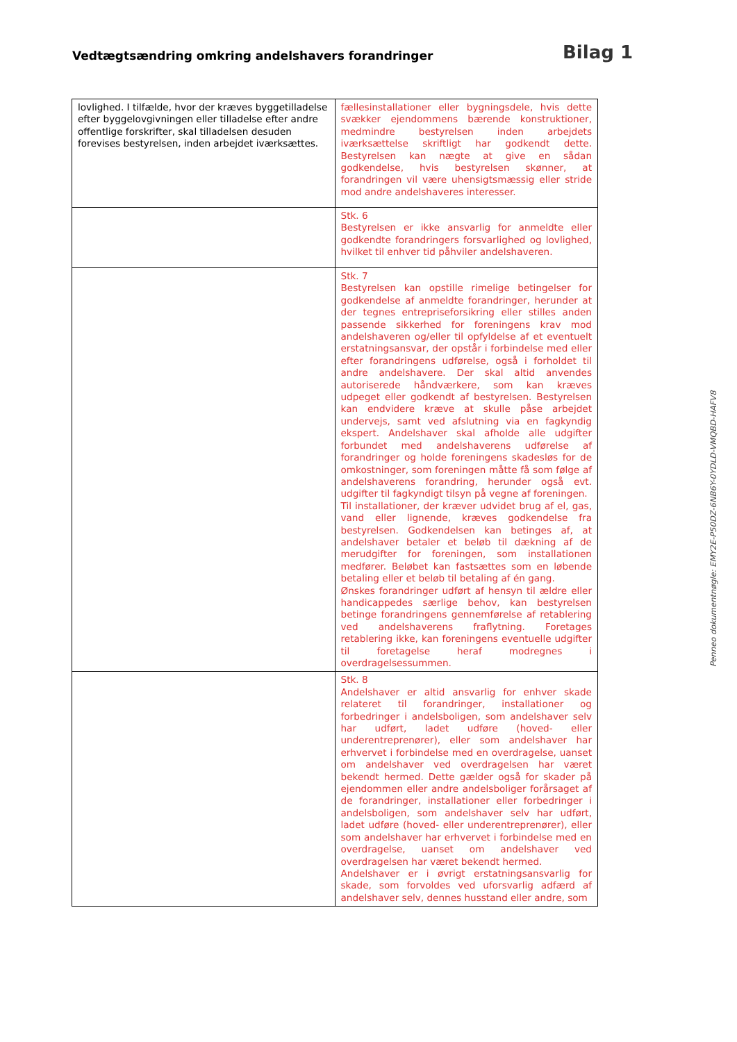Vedtægtsændring omkring andelshavers forandringer
Bilag 1
| lovlighed. I tilfælde, hvor der kræves byggetilladelse efter byggelovgivningen eller tilladelse efter andre offentlige forskrifter, skal tilladelsen desuden forevises bestyrelsen, inden arbejdet iværksættes. | fællesinstallationer eller bygningsdele, hvis dette svækker ejendommens bærende konstruktioner, medmindre bestyrelsen inden arbejdets iværksættelse skriftligt har godkendt dette. Bestyrelsen kan nægte at give en sådan godkendelse, hvis bestyrelsen skønner, at forandringen vil være uhensigtsmæssig eller stride mod andre andelshaveres interesser. |
| | Stk. 6 Bestyrelsen er ikke ansvarlig for anmeldte eller godkendte forandringers forsvarlighed og lovlighed, hvilket til enhver tid påhviler andelshaveren. |
| | Stk. 7 Bestyrelsen kan opstille rimelige betingelser for godkendelse af anmeldte forandringer, herunder at der tegnes entrepriseforsikring eller stilles anden passende sikkerhed for foreningens krav mod andelshaveren og/eller til opfyldelse af et eventuelt erstatningsansvar, der opstår i forbindelse med eller efter forandringens udførelse, også i forholdet til andre andelshavere. Der skal altid anvendes autoriserede håndværkere, som kan kræves udpeget eller godkendt af bestyrelsen. Bestyrelsen kan endvidere kræve at skulle påse arbejdet undervejs, samt ved afslutning via en fagkyndig ekspert. Andelshaver skal afholde alle udgifter forbundet med andelshaverens udførelse af forandringer og holde foreningens skadesløs for de omkostninger, som foreningen måtte få som følge af andelshaverens forandring, herunder også evt. udgifter til fagkyndigt tilsyn på vegne af foreningen. Til installationer, der kræver udvidet brug af el, gas, vand eller lignende, kræves godkendelse fra bestyrelsen. Godkendelsen kan betinges af, at andelshaver betaler et beløb til dækning af de merudgifter for foreningen, som installationen medfører. Beløbet kan fastsættes som en løbende betaling eller et beløb til betaling af én gang. Ønskes forandringer udført af hensyn til ældre eller handicappedes særlige behov, kan bestyrelsen betinge forandringens gennemførelse af retablering ved andelshaverens fraflytning. Foretages retablering ikke, kan foreningens eventuelle udgifter til foretagelse heraf modregnes i overdragelsessummen. |
| | Stk. 8 Andelshaver er altid ansvarlig for enhver skade relateret til forandringer, installationer og forbedringer i andelsboligen, som andelshaver selv har udført, ladet udføre (hoved- eller underentreprenører), eller som andelshaver har erhvervet i forbindelse med en overdragelse, uanset om andelshaver ved overdragelsen har været bekendt hermed. Dette gælder også for skader på ejendommen eller andre andelsboliger forårsaget af de forandringer, installationer eller forbedringer i andelsboligen, som andelshaver selv har udført, ladet udføre (hoved- eller underentreprenører), eller som andelshaver har erhvervet i forbindelse med en overdragelse, uanset om andelshaver ved overdragelsen har været bekendt hermed. Andelshaver er i øvrigt erstatningsansvarlig for skade, som forvoldes ved uforsvarlig adfærd af andelshaver selv, dennes husstand eller andre, som |
Penneo dokumentnøgle: EMY2E-P50DZ-6NB6Y-0YDLD-VMQBD-HAFV8